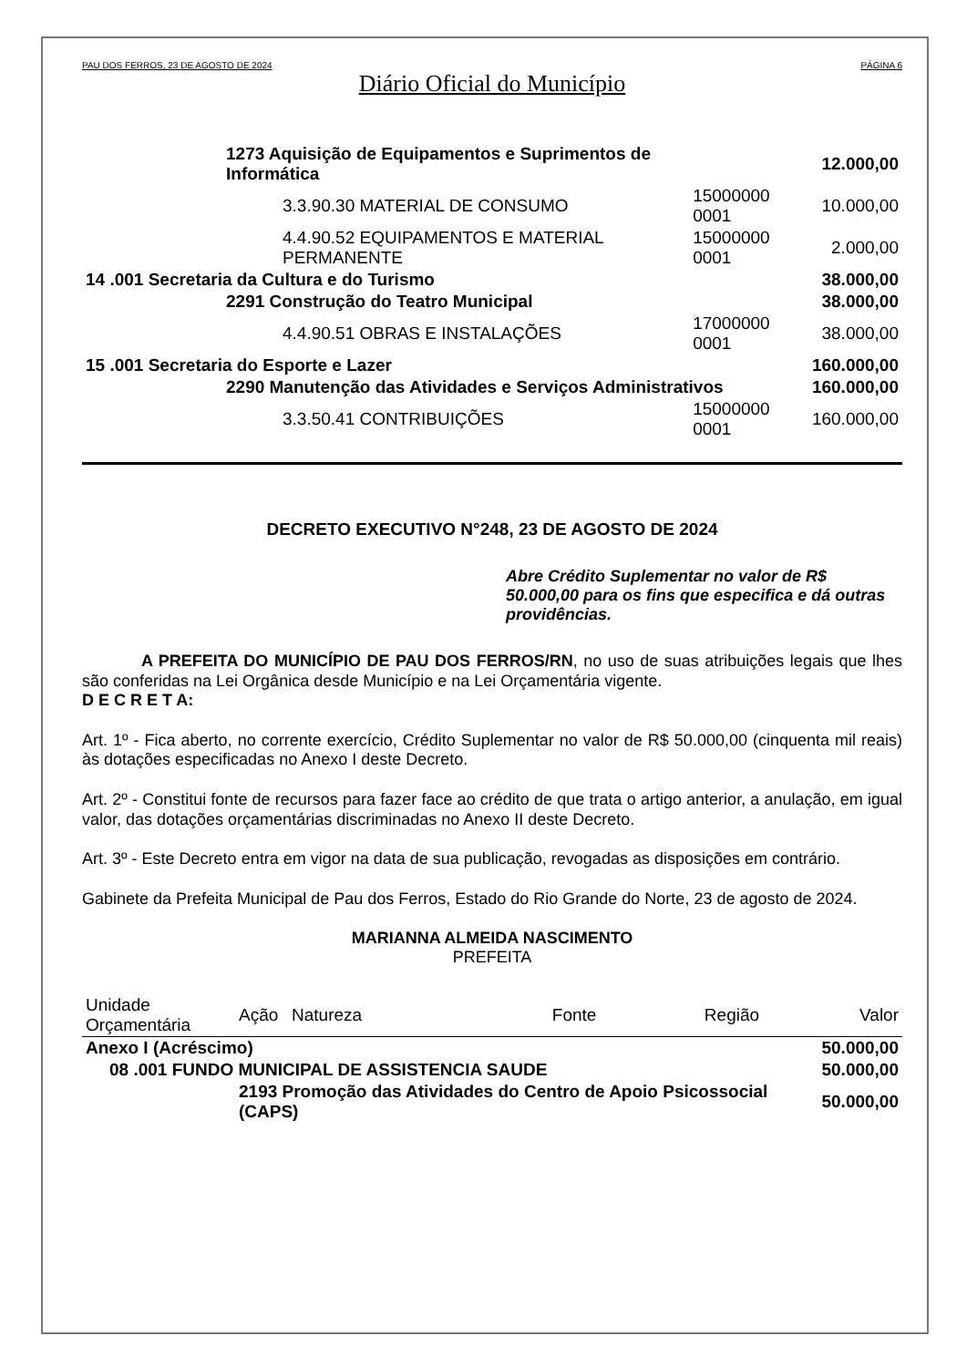PAU DOS FERROS, 23 DE AGOSTO DE 2024 PÁGINA 6
Diário Oficial do Município
| | 1273 Aquisição de Equipamentos e Suprimentos de Informática | | | 12.000,00 |
| | | 3.3.90.30 MATERIAL DE CONSUMO | 15000000 0001 | 10.000,00 |
| | | 4.4.90.52 EQUIPAMENTOS E MATERIAL PERMANENTE | 15000000 0001 | 2.000,00 |
| 14 .001 Secretaria da Cultura e do Turismo | | | | 38.000,00 |
| | 2291 Construção do Teatro Municipal | | | 38.000,00 |
| | | 4.4.90.51 OBRAS E INSTALAÇÕES | 17000000 0001 | 38.000,00 |
| 15 .001 Secretaria do Esporte e Lazer | | | | 160.000,00 |
| | 2290 Manutenção das Atividades e Serviços Administrativos | | | 160.000,00 |
| | | 3.3.50.41 CONTRIBUIÇÕES | 15000000 0001 | 160.000,00 |
DECRETO EXECUTIVO N°248, 23 DE AGOSTO DE 2024
Abre Crédito Suplementar no valor de R$ 50.000,00 para os fins que especifica e dá outras providências.
A PREFEITA DO MUNICÍPIO DE PAU DOS FERROS/RN, no uso de suas atribuições legais que lhes são conferidas na Lei Orgânica desde Município e na Lei Orçamentária vigente.
D E C R E T A:
Art. 1º - Fica aberto, no corrente exercício, Crédito Suplementar no valor de R$ 50.000,00 (cinquenta mil reais) às dotações especificadas no Anexo I deste Decreto.
Art. 2º - Constitui fonte de recursos para fazer face ao crédito de que trata o artigo anterior, a anulação, em igual valor, das dotações orçamentárias discriminadas no Anexo II deste Decreto.
Art. 3º - Este Decreto entra em vigor na data de sua publicação, revogadas as disposições em contrário.
Gabinete da Prefeita Municipal de Pau dos Ferros, Estado do Rio Grande do Norte, 23 de agosto de 2024.
MARIANNA ALMEIDA NASCIMENTO
PREFEITA
| Unidade Orçamentária | Ação | Natureza | Fonte | Região | Valor |
| --- | --- | --- | --- | --- | --- |
| Anexo I (Acréscimo) | | | | | 50.000,00 |
| 08 .001 FUNDO MUNICIPAL DE ASSISTENCIA SAUDE | | | | | 50.000,00 |
| | 2193 Promoção das Atividades do Centro de Apoio Psicossocial (CAPS) | | | | 50.000,00 |